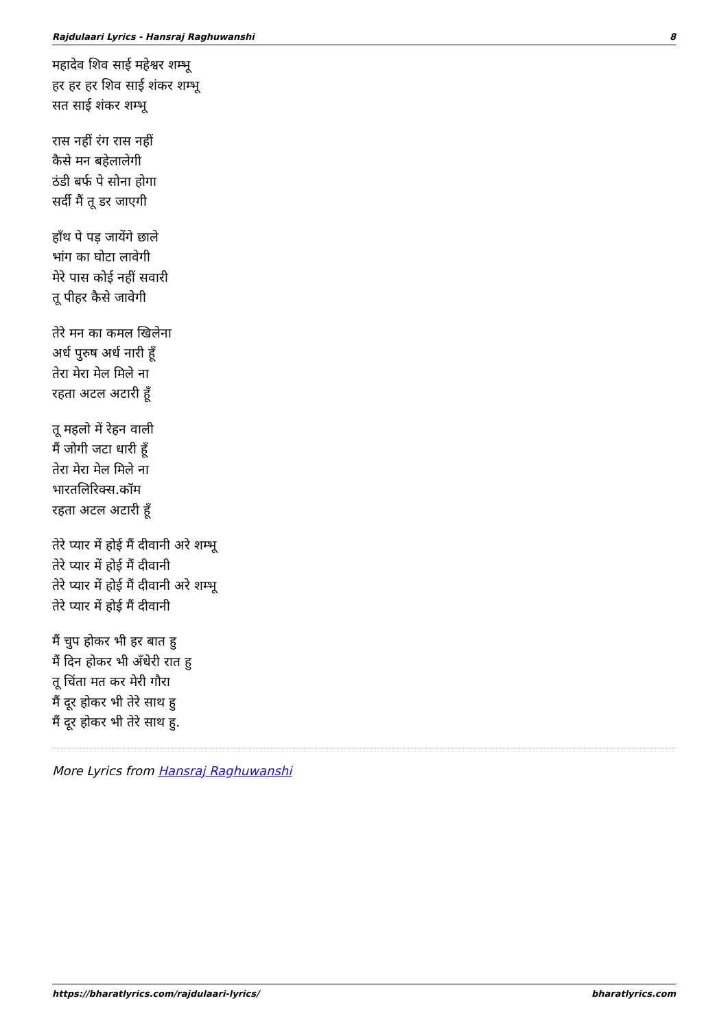Rajdulaari Lyrics - Hansraj Raghuwanshi 8
महादेव शिव साई महेश्वर शम्भू
हर हर हर शिव साई शंकर शम्भू
सत साई शंकर शम्भू
रास नहीं रंग रास नहीं
कैसे मन बहेलालेगी
ठंडी बर्फ पे सोना होगा
सर्दी मैं तू डर जाएगी
हाँथ पे पड़ जायेंगे छाले
भांग का घोटा लावेगी
मेरे पास कोई नहीं सवारी
तू पीहर कैसे जावेगी
तेरे मन का कमल खिलेना
अर्ध पुरुष अर्ध नारी हूँ
तेरा मेरा मेल मिले ना
रहता अटल अटारी हूँ
तू महलो में रेहन वाली
मैं जोगी जटा धारी हूँ
तेरा मेरा मेल मिले ना
भारतलिरिक्स.कॉम
रहता अटल अटारी हूँ
तेरे प्यार में होई मैं दीवानी अरे शम्भू
तेरे प्यार में होई मैं दीवानी
तेरे प्यार में होई मैं दीवानी अरे शम्भू
तेरे प्यार में होई मैं दीवानी
मैं चुप होकर भी हर बात हु
मैं दिन होकर भी अँधेरी रात हु
तू चिंता मत कर मेरी गौरा
मैं दूर होकर भी तेरे साथ हु
मैं दूर होकर भी तेरे साथ हु.
More Lyrics from Hansraj Raghuwanshi
https://bharatlyrics.com/rajdulaari-lyrics/ bharatlyrics.com